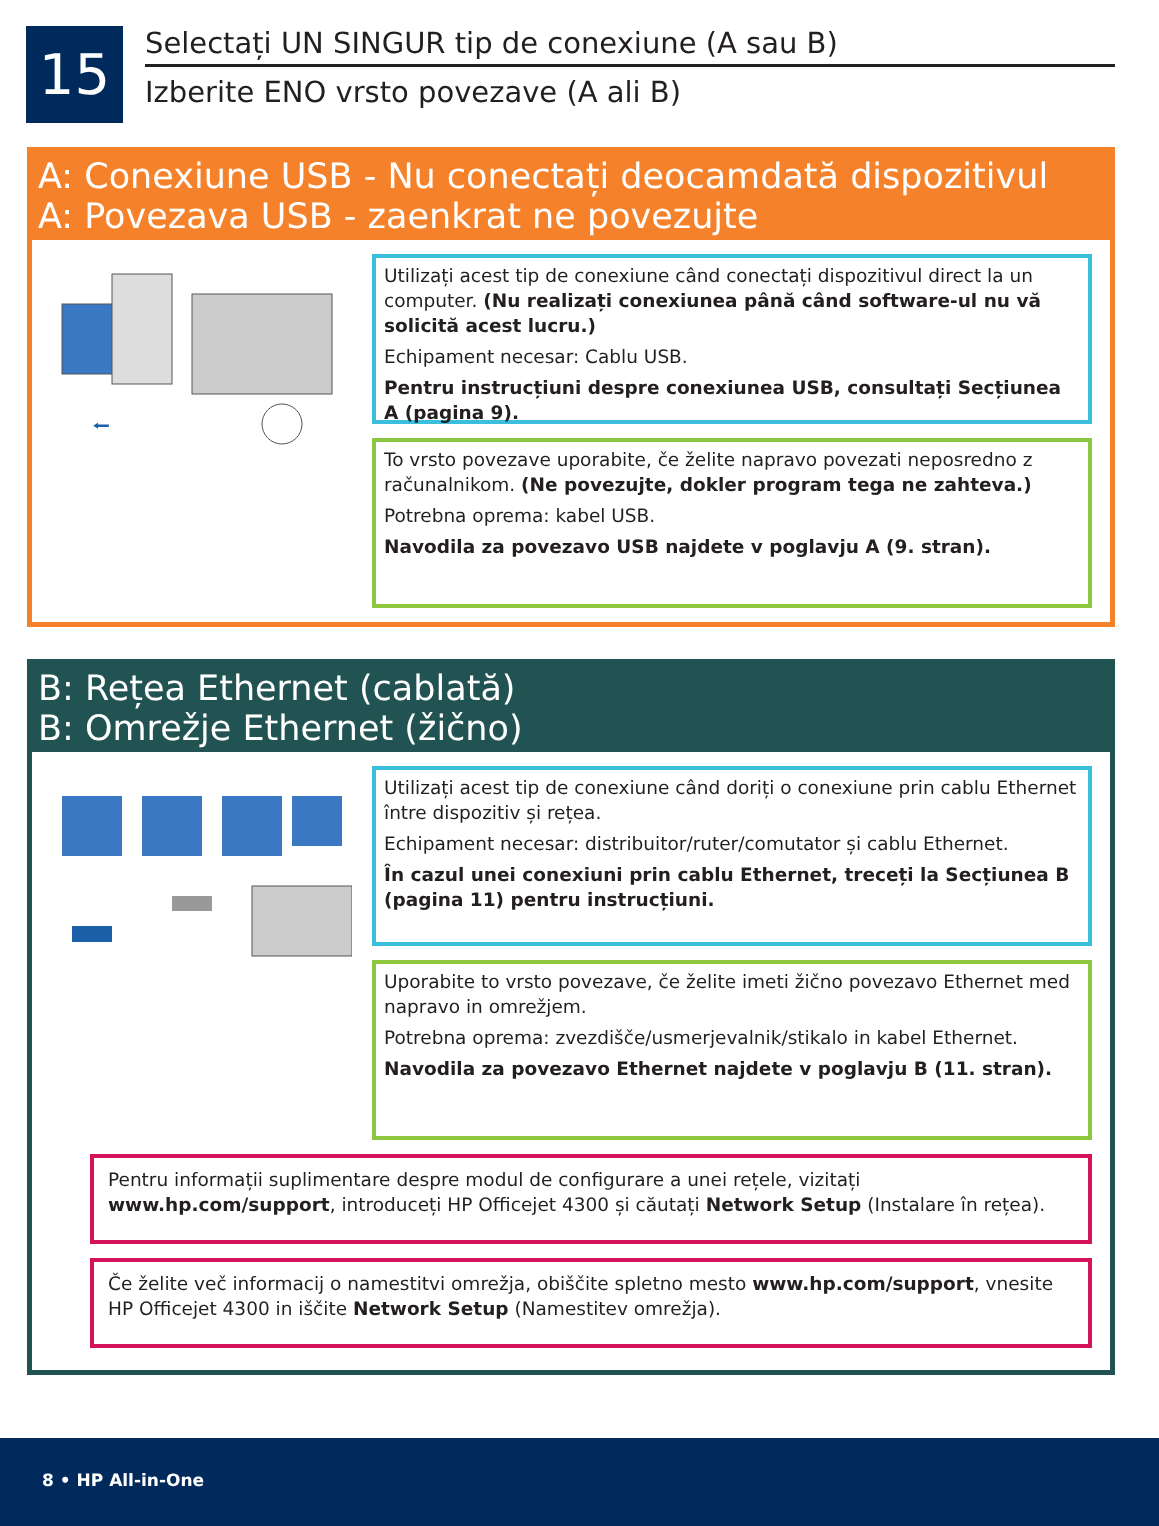15
Selectați UN SINGUR tip de conexiune (A sau B)
Izberite ENO vrsto povezave (A ali B)
A: Conexiune USB - Nu conectați deocamdată dispozitivul
A: Povezava USB - zaenkrat ne povezujte
⭠
Utilizați acest tip de conexiune când conectați dispozitivul direct la un computer. (Nu realizați conexiunea până când software-ul nu vă solicită acest lucru.)
Echipament necesar: Cablu USB.
Pentru instrucțiuni despre conexiunea USB, consultați Secțiunea A (pagina 9).
To vrsto povezave uporabite, če želite napravo povezati neposredno z računalnikom. (Ne povezujte, dokler program tega ne zahteva.)
Potrebna oprema: kabel USB.
Navodila za povezavo USB najdete v poglavju A (9. stran).
B: Rețea Ethernet (cablată)
B: Omrežje Ethernet (žično)
Utilizați acest tip de conexiune când doriți o conexiune prin cablu Ethernet între dispozitiv și rețea.
Echipament necesar: distribuitor/ruter/comutator și cablu Ethernet.
În cazul unei conexiuni prin cablu Ethernet, treceți la Secțiunea B (pagina 11) pentru instrucțiuni.
Uporabite to vrsto povezave, če želite imeti žično povezavo Ethernet med napravo in omrežjem.
Potrebna oprema: zvezdišče/usmerjevalnik/stikalo in kabel Ethernet.
Navodila za povezavo Ethernet najdete v poglavju B (11. stran).
Pentru informații suplimentare despre modul de configurare a unei rețele, vizitați www.hp.com/support, introduceți HP Officejet 4300 și căutați Network Setup (Instalare în rețea).
Če želite več informacij o namestitvi omrežja, obiščite spletno mesto www.hp.com/support, vnesite HP Officejet 4300 in iščite Network Setup (Namestitev omrežja).
8 • HP All-in-One